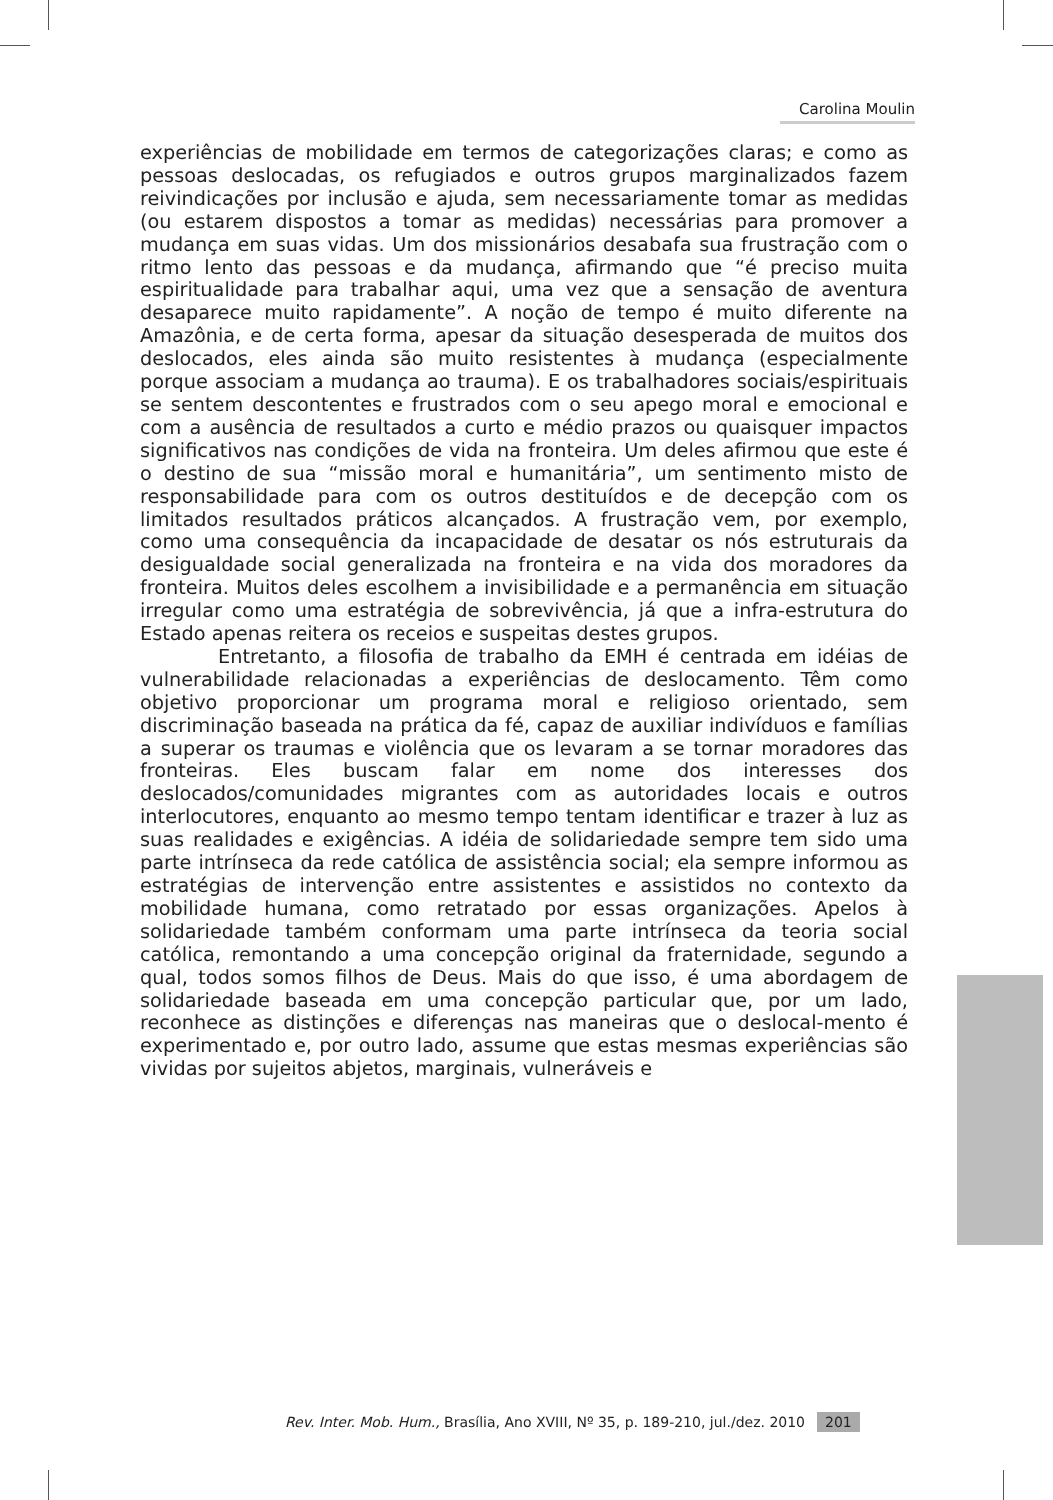Carolina Moulin
experiências de mobilidade em termos de categorizações claras; e como as pessoas deslocadas, os refugiados e outros grupos marginalizados fazem reivindicações por inclusão e ajuda, sem necessariamente tomar as medidas (ou estarem dispostos a tomar as medidas) necessárias para promover a mudança em suas vidas. Um dos missionários desabafa sua frustração com o ritmo lento das pessoas e da mudança, afirmando que “é preciso muita espiritualidade para trabalhar aqui, uma vez que a sensação de aventura desaparece muito rapidamente”. A noção de tempo é muito diferente na Amazônia, e de certa forma, apesar da situação desesperada de muitos dos deslocados, eles ainda são muito resistentes à mudança (especialmente porque associam a mudança ao trauma). E os trabalhadores sociais/espirituais se sentem descontentes e frustrados com o seu apego moral e emocional e com a ausência de resultados a curto e médio prazos ou quaisquer impactos significativos nas condições de vida na fronteira. Um deles afirmou que este é o destino de sua “missão moral e humanitária”, um sentimento misto de responsabilidade para com os outros destituídos e de decepção com os limitados resultados práticos alcançados. A frustração vem, por exemplo, como uma consequência da incapacidade de desatar os nós estruturais da desigualdade social generalizada na fronteira e na vida dos moradores da fronteira. Muitos deles escolhem a invisibilidade e a permanência em situação irregular como uma estratégia de sobrevivência, já que a infra-estrutura do Estado apenas reitera os receios e suspeitas destes grupos.
Entretanto, a filosofia de trabalho da EMH é centrada em idéias de vulnerabilidade relacionadas a experiências de deslocamento. Têm como objetivo proporcionar um programa moral e religioso orientado, sem discriminação baseada na prática da fé, capaz de auxiliar indivíduos e famílias a superar os traumas e violência que os levaram a se tornar moradores das fronteiras. Eles buscam falar em nome dos interesses dos deslocados/comunidades migrantes com as autoridades locais e outros interlocutores, enquanto ao mesmo tempo tentam identificar e trazer à luz as suas realidades e exigências. A idéia de solidariedade sempre tem sido uma parte intrínseca da rede católica de assistência social; ela sempre informou as estratégias de intervenção entre assistentes e assistidos no contexto da mobilidade humana, como retratado por essas organizações. Apelos à solidariedade também conformam uma parte intrínseca da teoria social católica, remontando a uma concepção original da fraternidade, segundo a qual, todos somos filhos de Deus. Mais do que isso, é uma abordagem de solidariedade baseada em uma concepção particular que, por um lado, reconhece as distinções e diferenças nas maneiras que o deslocal-mento é experimentado e, por outro lado, assume que estas mesmas experiências são vividas por sujeitos abjetos, marginais, vulneráveis e
Rev. Inter. Mob. Hum., Brasília, Ano XVIII, Nº 35, p. 189-210, jul./dez. 2010 201